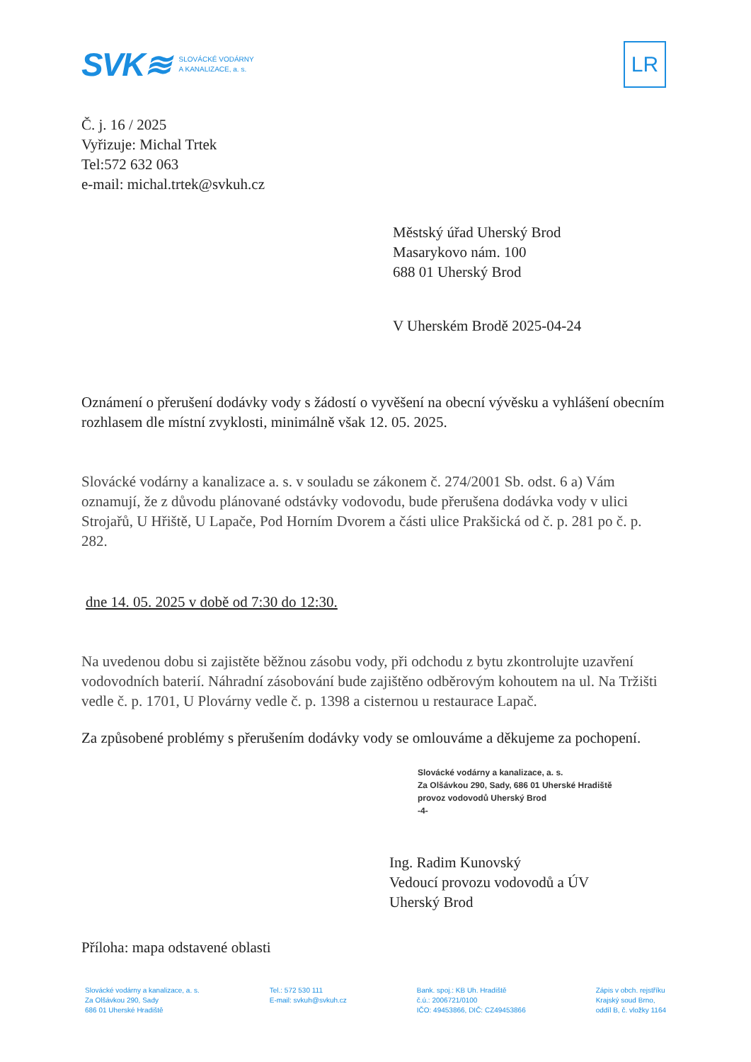SVK≋ SLOVÁCKÉ VODÁRNY
A KANALIZACE, a. s.
LR
Č. j. 16 / 2025
Vyřizuje: Michal Trtek
Tel:572 632 063
e-mail: michal.trtek@svkuh.cz
Městský úřad Uherský Brod
Masarykovo nám. 100
688 01 Uherský Brod
V Uherském Brodě 2025-04-24
Oznámení o přerušení dodávky vody s žádostí o vyvěšení na obecní vývěsku a vyhlášení obecním rozhlasem dle místní zvyklosti, minimálně však 12. 05. 2025.
Slovácké vodárny a kanalizace a. s. v souladu se zákonem č. 274/2001 Sb. odst. 6 a) Vám oznamují, že z důvodu plánované odstávky vodovodu, bude přerušena dodávka vody v ulici Strojařů, U Hřiště, U Lapače, Pod Horním Dvorem a části ulice Prakšická od č. p. 281 po č. p. 282.
dne 14. 05. 2025 v době od 7:30 do 12:30.
Na uvedenou dobu si zajistěte běžnou zásobu vody, při odchodu z bytu zkontrolujte uzavření vodovodních baterií. Náhradní zásobování bude zajištěno odběrovým kohoutem na ul. Na Tržišti vedle č. p. 1701, U Plovárny vedle č. p. 1398 a cisternou u restaurace Lapač.
Za způsobené problémy s přerušením dodávky vody se omlouváme a děkujeme za pochopení.
Slovácké vodárny a kanalizace, a. s.
Za Olšávkou 290, Sady, 686 01 Uherské Hradiště
provoz vodovodů Uherský Brod
-4-
Ing. Radim Kunovský
Vedoucí provozu vodovodů a ÚV
Uherský Brod
Příloha: mapa odstavené oblasti
Slovácké vodárny a kanalizace, a. s.
Za Olšávkou 290, Sady
686 01 Uherské Hradiště
Tel.: 572 530 111
E-mail: svkuh@svkuh.cz
Bank. spoj.: KB Uh. Hradiště
č.ú.: 2006721/0100
IČO: 49453866, DIČ: CZ49453866
Zápis v obch. rejstříku
Krajský soud Brno,
oddíl B, č. vložky 1164